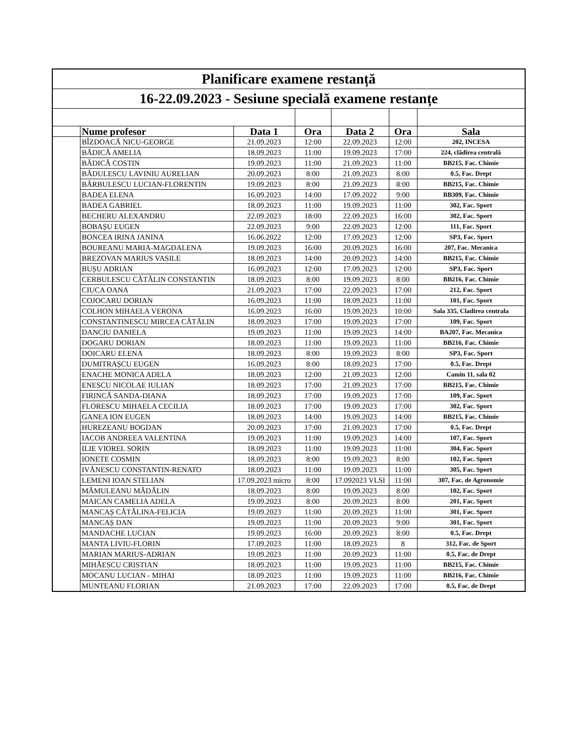| Planificare examene restanță | | | | | | |
| 16-22.09.2023 - Sesiune specială examene restanțe | | | | | | |
| | Nume profesor | Data 1 | Ora | Data 2 | Ora | Sala |
| | BÎZDOACĂ NICU-GEORGE | 21.09.2023 | 12:00 | 22.09.2023 | 12:00 | 202, INCESA |
| | BĂDICĂ AMELIA | 18.09.2023 | 11:00 | 19.09.2023 | 17:00 | 224, clădirea centrală |
| | BĂDICĂ COSTIN | 19.09.2023 | 11:00 | 21.09.2023 | 11:00 | BB215, Fac. Chimie |
| | BĂDULESCU LAVINIU AURELIAN | 20.09.2023 | 8:00 | 21.09.2023 | 8:00 | 0.5, Fac. Drept |
| | BĂRBULESCU LUCIAN-FLORENTIN | 19.09.2023 | 8:00 | 21.09.2023 | 8:00 | BB215, Fac. Chimie |
| | BADEA ELENA | 16.09.2023 | 14:00 | 17.09.2022 | 9:00 | BB309, Fac. Chimie |
| | BADEA GABRIEL | 18.09.2023 | 11:00 | 19.09.2023 | 11:00 | 302, Fac. Sport |
| | BECHERU ALEXANDRU | 22.09.2023 | 18:00 | 22.09.2023 | 16:00 | 302, Fac. Sport |
| | BOBAȘU EUGEN | 22.09.2023 | 9:00 | 22.09.2023 | 12:00 | 111, Fac. Sport |
| | BONCEA IRINA JANINA | 16.06.2022 | 12:00 | 17.09.2023 | 12:00 | SP3, Fac. Sport |
| | BOUREANU MARIA-MAGDALENA | 19.09.2023 | 16:00 | 20.09.2023 | 16:00 | 207, Fac. Mecanica |
| | BREZOVAN MARIUS VASILE | 18.09.2023 | 14:00 | 20.09.2023 | 14:00 | BB215, Fac. Chimie |
| | BUȘU ADRIAN | 16.09.2023 | 12:00 | 17.09.2023 | 12:00 | SP3, Fac. Sport |
| | CERBULESCU CĂTĂLIN CONSTANTIN | 18.09.2023 | 8:00 | 19.09.2023 | 8:00 | BB216, Fac. Chimie |
| | CIUCA OANA | 21.09.2023 | 17:00 | 22.09.2023 | 17:00 | 212, Fac. Sport |
| | COJOCARU DORIAN | 16.09.2023 | 11:00 | 18.09.2023 | 11:00 | 101, Fac. Sport |
| | COLHON MIHAELA VERONA | 16.09.2023 | 16:00 | 19.09.2023 | 10:00 | Sala 335, Cladirea centrala |
| | CONSTANTINESCU MIRCEA CĂTĂLIN | 18.09.2023 | 17:00 | 19.09.2023 | 17:00 | 109, Fac. Sport |
| | DANCIU DANIELA | 19.09.2023 | 11:00 | 19.09.2023 | 14:00 | BA207, Fac. Mecanica |
| | DOGARU DORIAN | 18.09.2023 | 11:00 | 19.09.2023 | 11:00 | BB216, Fac. Chimie |
| | DOICARU ELENA | 18.09.2023 | 8:00 | 19.09.2023 | 8:00 | SP3, Fac. Sport |
| | DUMITRAȘCU EUGEN | 16.09.2023 | 8:00 | 18.09.2023 | 17:00 | 0.5, Fac. Drept |
| | ENACHE MONICA ADELA | 18.09.2023 | 12:00 | 21.09.2023 | 12:00 | Camin 11, sala 02 |
| | ENESCU NICOLAE IULIAN | 18.09.2023 | 17:00 | 21.09.2023 | 17:00 | BB215, Fac. Chimie |
| | FIRINCĂ SANDA-DIANA | 18.09.2023 | 17:00 | 19.09.2023 | 17:00 | 109, Fac. Sport |
| | FLORESCU MIHAELA CECILIA | 18.09.2023 | 17:00 | 19.09.2023 | 17:00 | 302, Fac. Sport |
| | GANEA ION EUGEN | 18.09.2023 | 14:00 | 19.09.2023 | 14:00 | BB215, Fac. Chimie |
| | HUREZEANU BOGDAN | 20.09.2023 | 17:00 | 21.09.2023 | 17:00 | 0.5, Fac. Drept |
| | IACOB ANDREEA VALENTINA | 19.09.2023 | 11:00 | 19.09.2023 | 14:00 | 107, Fac. Sport |
| | ILIE VIOREL SORIN | 18.09.2023 | 11:00 | 19.09.2023 | 11:00 | 304, Fac. Sport |
| | IONETE COSMIN | 18.09.2023 | 8:00 | 19.09.2023 | 8:00 | 102, Fac. Sport |
| | IVĂNESCU CONSTANTIN-RENATO | 18.09.2023 | 11:00 | 19.09.2023 | 11:00 | 305, Fac. Sport |
| | LEMENI IOAN STELIAN | 17.09.2023 micro | 8:00 | 17.092023 VLSI | 11:00 | 307, Fac. de Agronomie |
| | MĂMULEANU MĂDĂLIN | 18.09.2023 | 8:00 | 19.09.2023 | 8:00 | 102, Fac. Sport |
| | MAICAN CAMELIA ADELA | 19.09.2023 | 8:00 | 20.09.2023 | 8:00 | 201, Fac. Sport |
| | MANCAȘ CĂTĂLINA-FELICIA | 19.09.2023 | 11:00 | 20.09.2023 | 11:00 | 301, Fac. Sport |
| | MANCAȘ DAN | 19.09.2023 | 11:00 | 20.09.2023 | 9:00 | 301, Fac. Sport |
| | MANDACHE LUCIAN | 19.09.2023 | 16:00 | 20.09.2023 | 8:00 | 0.5, Fac. Drept |
| | MANTA LIVIU-FLORIN | 17.09.2023 | 11:00 | 18.09.2023 | 8 | 312, Fac. de Sport |
| | MARIAN MARIUS-ADRIAN | 19.09.2023 | 11:00 | 20.09.2023 | 11:00 | 0.5, Fac. de Drept |
| | MIHĂESCU CRISTIAN | 18.09.2023 | 11:00 | 19.09.2023 | 11:00 | BB215, Fac. Chimie |
| | MOCANU LUCIAN - MIHAI | 18.09.2023 | 11:00 | 19.09.2023 | 11:00 | BB216, Fac. Chimie |
| | MUNTEANU FLORIAN | 21.09.2023 | 17:00 | 22.09.2023 | 17:00 | 0.5, Fac. de Drept |